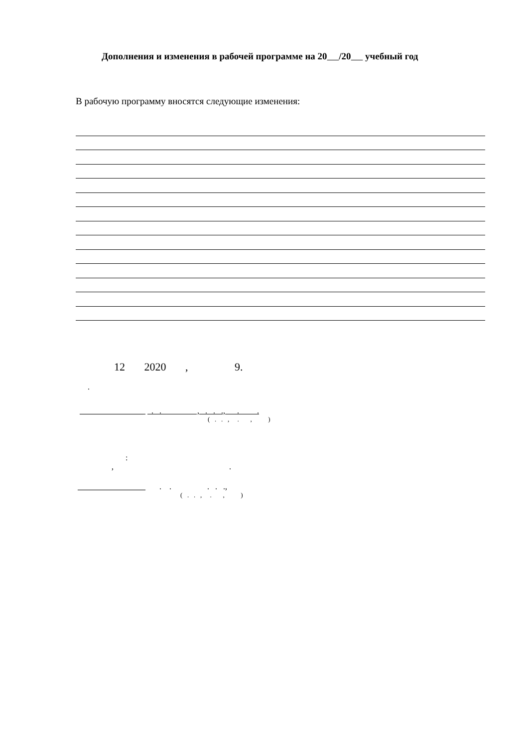Дополнения и изменения в рабочей программе на 20 /20 учебный год
В рабочую программу вносятся следующие изменения:
12 2020 , 9.
.
________________ . . , . . ., . .
( . . , . , )
:
, .
_________________ . . . . .,
( . . , . , )